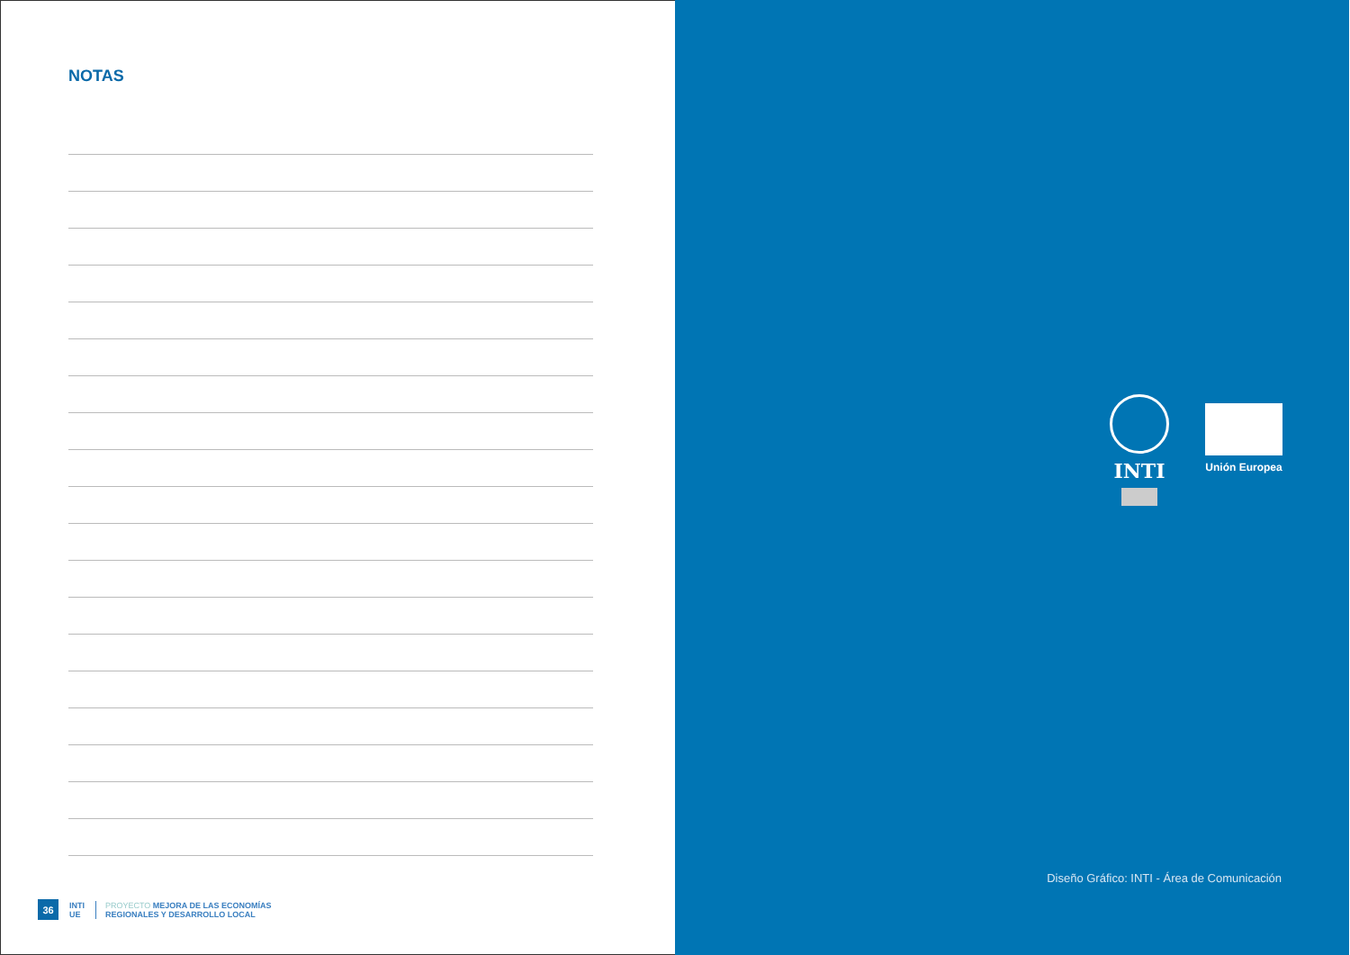NOTAS
36
INTI
UE
PROYECTO MEJORA DE LAS ECONOMÍAS
REGIONALES Y DESARROLLO LOCAL
INTI
Unión Europea
Diseño Gráfico: INTI - Área de Comunicación